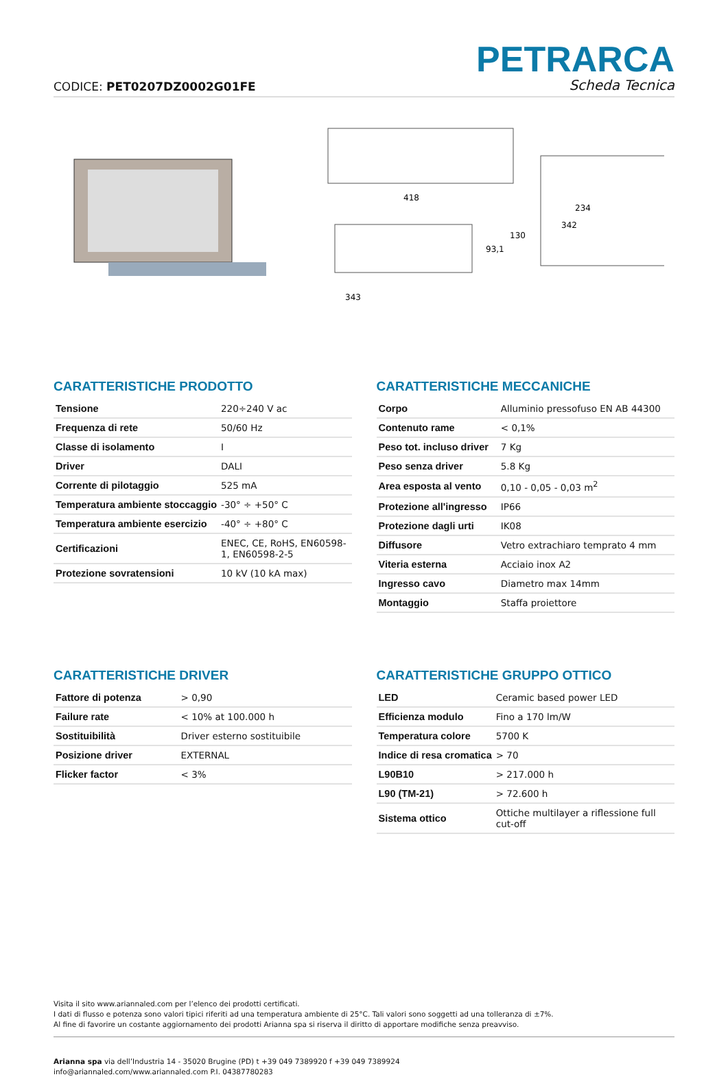CODICE: PET0207DZ0002G01FE
PETRARCA
Scheda Tecnica
418
343
93,1
130
234
342
CARATTERISTICHE PRODOTTO
| Tensione | 220÷240 V ac |
| Frequenza di rete | 50/60 Hz |
| Classe di isolamento | I |
| Driver | DALI |
| Corrente di pilotaggio | 525 mA |
| Temperatura ambiente stoccaggio | -30° ÷ +50° C |
| Temperatura ambiente esercizio | -40° ÷ +80° C |
| Certificazioni | ENEC, CE, RoHS, EN60598-1, EN60598-2-5 |
| Protezione sovratensioni | 10 kV (10 kA max) |
CARATTERISTICHE MECCANICHE
| Corpo | Alluminio pressofuso EN AB 44300 |
| Contenuto rame | < 0,1% |
| Peso tot. incluso driver | 7 Kg |
| Peso senza driver | 5.8 Kg |
| Area esposta al vento | 0,10 - 0,05 - 0,03 m<sup>2</sup> |
| Protezione all'ingresso | IP66 |
| Protezione dagli urti | IK08 |
| Diffusore | Vetro extrachiaro temprato 4 mm |
| Viteria esterna | Acciaio inox A2 |
| Ingresso cavo | Diametro max 14mm |
| Montaggio | Staffa proiettore |
CARATTERISTICHE DRIVER
| Fattore di potenza | > 0,90 |
| Failure rate | < 10% at 100.000 h |
| Sostituibilità | Driver esterno sostituibile |
| Posizione driver | EXTERNAL |
| Flicker factor | < 3% |
CARATTERISTICHE GRUPPO OTTICO
| LED | Ceramic based power LED |
| Efficienza modulo | Fino a 170 lm/W |
| Temperatura colore | 5700 K |
| Indice di resa cromatica | > 70 |
| L90B10 | > 217.000 h |
| L90 (TM-21) | > 72.600 h |
| Sistema ottico | Ottiche multilayer a riflessione full cut-off |
Visita il sito www.ariannaled.com per l’elenco dei prodotti certificati.
I dati di flusso e potenza sono valori tipici riferiti ad una temperatura ambiente di 25°C. Tali valori sono soggetti ad una tolleranza di ±7%.
Al fine di favorire un costante aggiornamento dei prodotti Arianna spa si riserva il diritto di apportare modifiche senza preavviso.
Arianna spa via dell’Industria 14 - 35020 Brugine (PD) t +39 049 7389920 f +39 049 7389924
info@ariannaled.com/www.ariannaled.com P.I. 04387780283